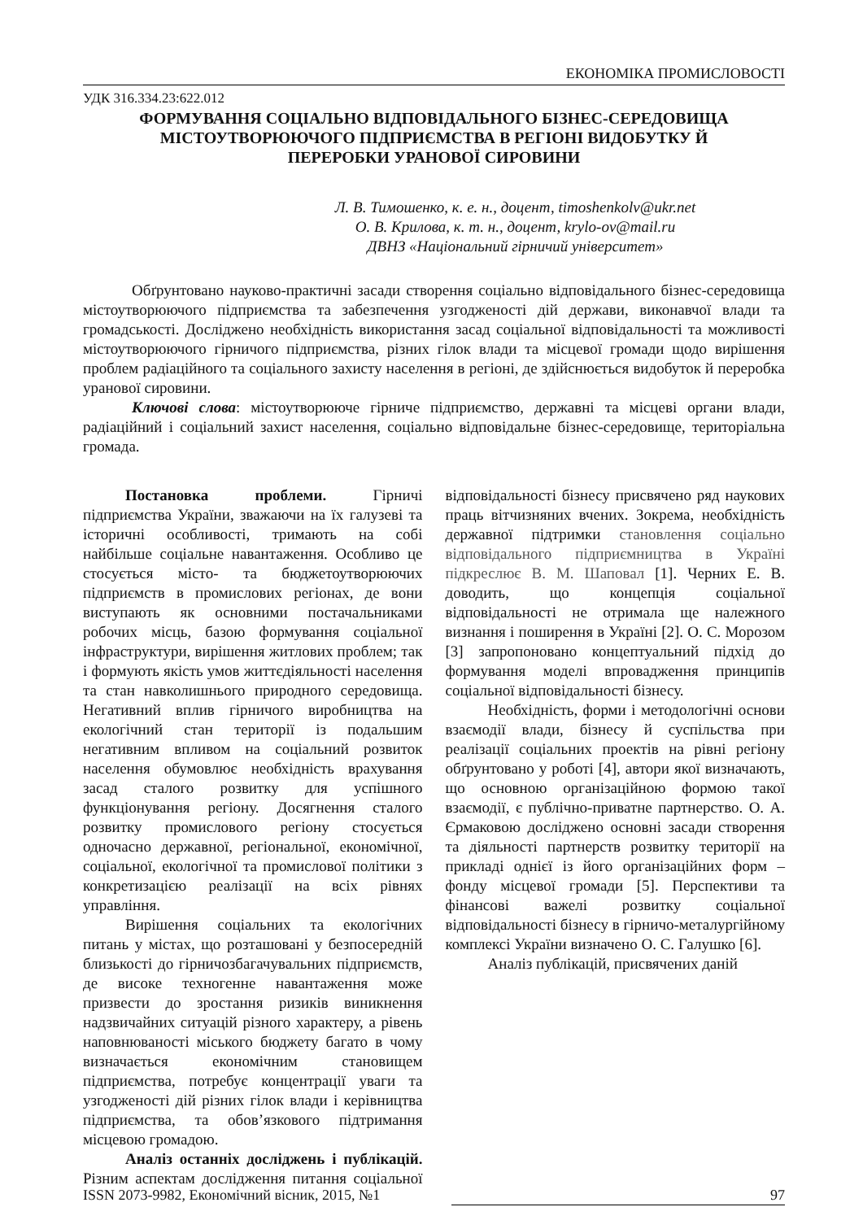ЕКОНОМІКА ПРОМИСЛОВОСТІ
УДК 316.334.23:622.012
ФОРМУВАННЯ СОЦІАЛЬНО ВІДПОВІДАЛЬНОГО БІЗНЕС-СЕРЕДОВИЩА
МІСТОУТВОРЮЮЧОГО ПІДПРИЄМСТВА В РЕГІОНІ ВИДОБУТКУ Й
ПЕРЕРОБКИ УРАНОВОЇ СИРОВИНИ
Л. В. Тимошенко, к. е. н., доцент, timoshenkolv@ukr.net
О. В. Крилова, к. т. н., доцент, krylo-ov@mail.ru
ДВНЗ «Національний гірничий університет»
Обґрунтовано науково-практичні засади створення соціально відповідального бізнес-середовища містоутворюючого підприємства та забезпечення узгодженості дій держави, виконавчої влади та громадськості. Досліджено необхідність використання засад соціальної відповідальності та можливості містоутворюючого гірничого підприємства, різних гілок влади та місцевої громади щодо вирішення проблем радіаційного та соціального захисту населення в регіоні, де здійснюється видобуток й переробка уранової сировини.
Ключові слова: містоутворююче гірниче підприємство, державні та місцеві органи влади, радіаційний і соціальний захист населення, соціально відповідальне бізнес-середовище, територіальна громада.
Постановка проблеми. Гірничі підприємства України, зважаючи на їх галузеві та історичні особливості, тримають на собі найбільше соціальне навантаження. Особливо це стосується місто- та бюджетоутворюючих підприємств в промислових регіонах, де вони виступають як основними постачальниками робочих місць, базою формування соціальної інфраструктури, вирішення житлових проблем; так і формують якість умов життєдіяльності населення та стан навколишнього природного середовища. Негативний вплив гірничого виробництва на екологічний стан території із подальшим негативним впливом на соціальний розвиток населення обумовлює необхідність врахування засад сталого розвитку для успішного функціонування регіону. Досягнення сталого розвитку промислового регіону стосується одночасно державної, регіональної, економічної, соціальної, екологічної та промислової політики з конкретизацією реалізації на всіх рівнях управління.
Вирішення соціальних та екологічних питань у містах, що розташовані у безпосередній близькості до гірничозбагачувальних підприємств, де високе техногенне навантаження може призвести до зростання ризиків виникнення надзвичайних ситуацій різного характеру, а рівень наповнюваності міського бюджету багато в чому визначається економічним становищем підприємства, потребує концентрації уваги та узгодженості дій різних гілок влади і керівництва підприємства, та обов’язкового підтримання місцевою громадою.
Аналіз останніх досліджень і публікацій. Різним аспектам дослідження питання соціальної відповідальності бізнесу присвячено ряд наукових праць вітчизняних вчених. Зокрема, необхідність державної підтримки становлення соціально відповідального підприємництва в Україні підкреслює В. М. Шаповал [1]. Черних Е. В. доводить, що концепція соціальної відповідальності не отримала ще належного визнання і поширення в Україні [2]. О. С. Морозом [3] запропоновано концептуальний підхід до формування моделі впровадження принципів соціальної відповідальності бізнесу.
Необхідність, форми і методологічні основи взаємодії влади, бізнесу й суспільства при реалізації соціальних проектів на рівні регіону обґрунтовано у роботі [4], автори якої визначають, що основною організаційною формою такої взаємодії, є публічно-приватне партнерство. О. А. Єрмаковою досліджено основні засади створення та діяльності партнерств розвитку території на прикладі однієї із його організаційних форм – фонду місцевої громади [5]. Перспективи та фінансові важелі розвитку соціальної відповідальності бізнесу в гірничо-металургійному комплексі України визначено О. С. Галушко [6].
Аналіз публікацій, присвячених даній
ISSN 2073-9982, Економічний вісник, 2015, №1 97